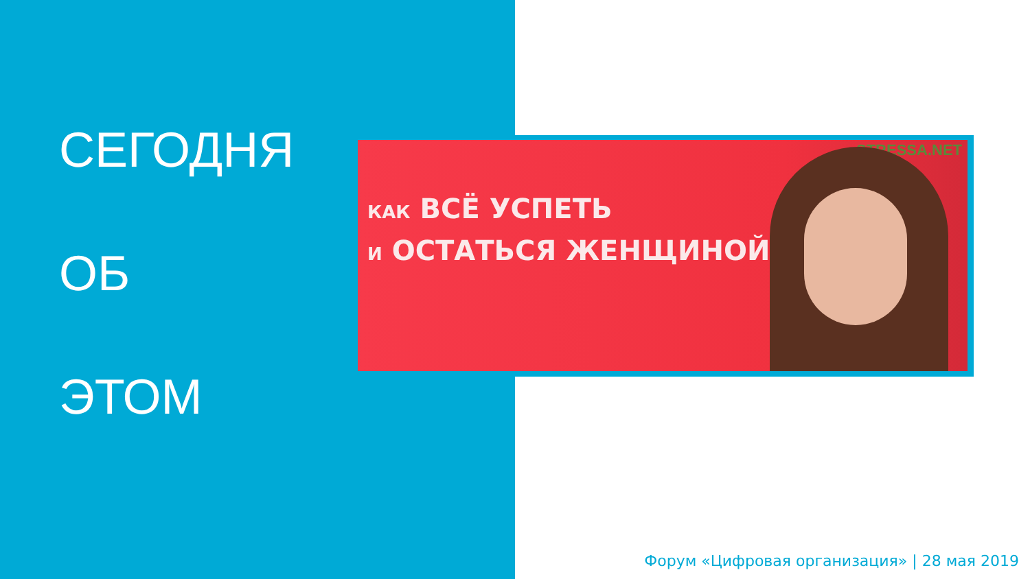СЕГОДНЯ
ОБ
ЭТОМ
STRESSA.NET
КАК ВСЁ УСПЕТЬ
И ОСТАТЬСЯ ЖЕНЩИНОЙ
Форум «Цифровая организация» | 28 мая 2019